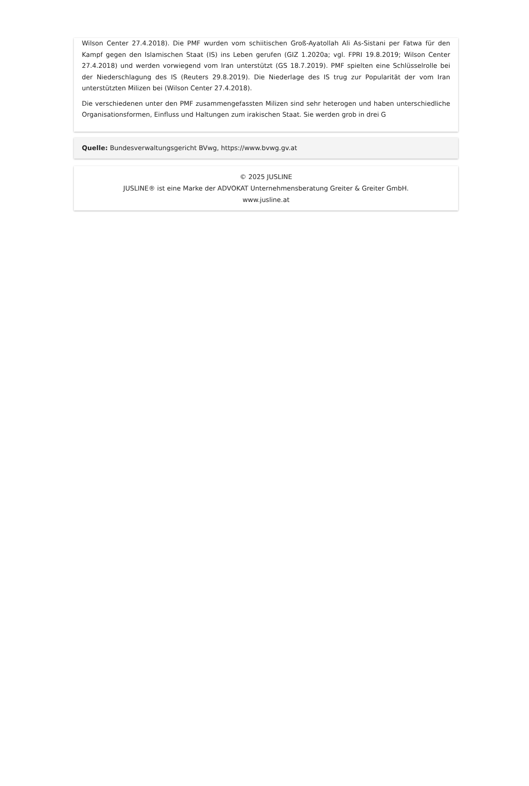Wilson Center 27.4.2018). Die PMF wurden vom schiitischen Groß-Ayatollah Ali As-Sistani per Fatwa für den Kampf gegen den Islamischen Staat (IS) ins Leben gerufen (GIZ 1.2020a; vgl. FPRI 19.8.2019; Wilson Center 27.4.2018) und werden vorwiegend vom Iran unterstützt (GS 18.7.2019). PMF spielten eine Schlüsselrolle bei der Niederschlagung des IS (Reuters 29.8.2019). Die Niederlage des IS trug zur Popularität der vom Iran unterstützten Milizen bei (Wilson Center 27.4.2018).
Die verschiedenen unter den PMF zusammengefassten Milizen sind sehr heterogen und haben unterschiedliche Organisationsformen, Einfluss und Haltungen zum irakischen Staat. Sie werden grob in drei G
Quelle: Bundesverwaltungsgericht BVwg, https://www.bvwg.gv.at
© 2025 JUSLINE
JUSLINE® ist eine Marke der ADVOKAT Unternehmensberatung Greiter & Greiter GmbH.
www.jusline.at